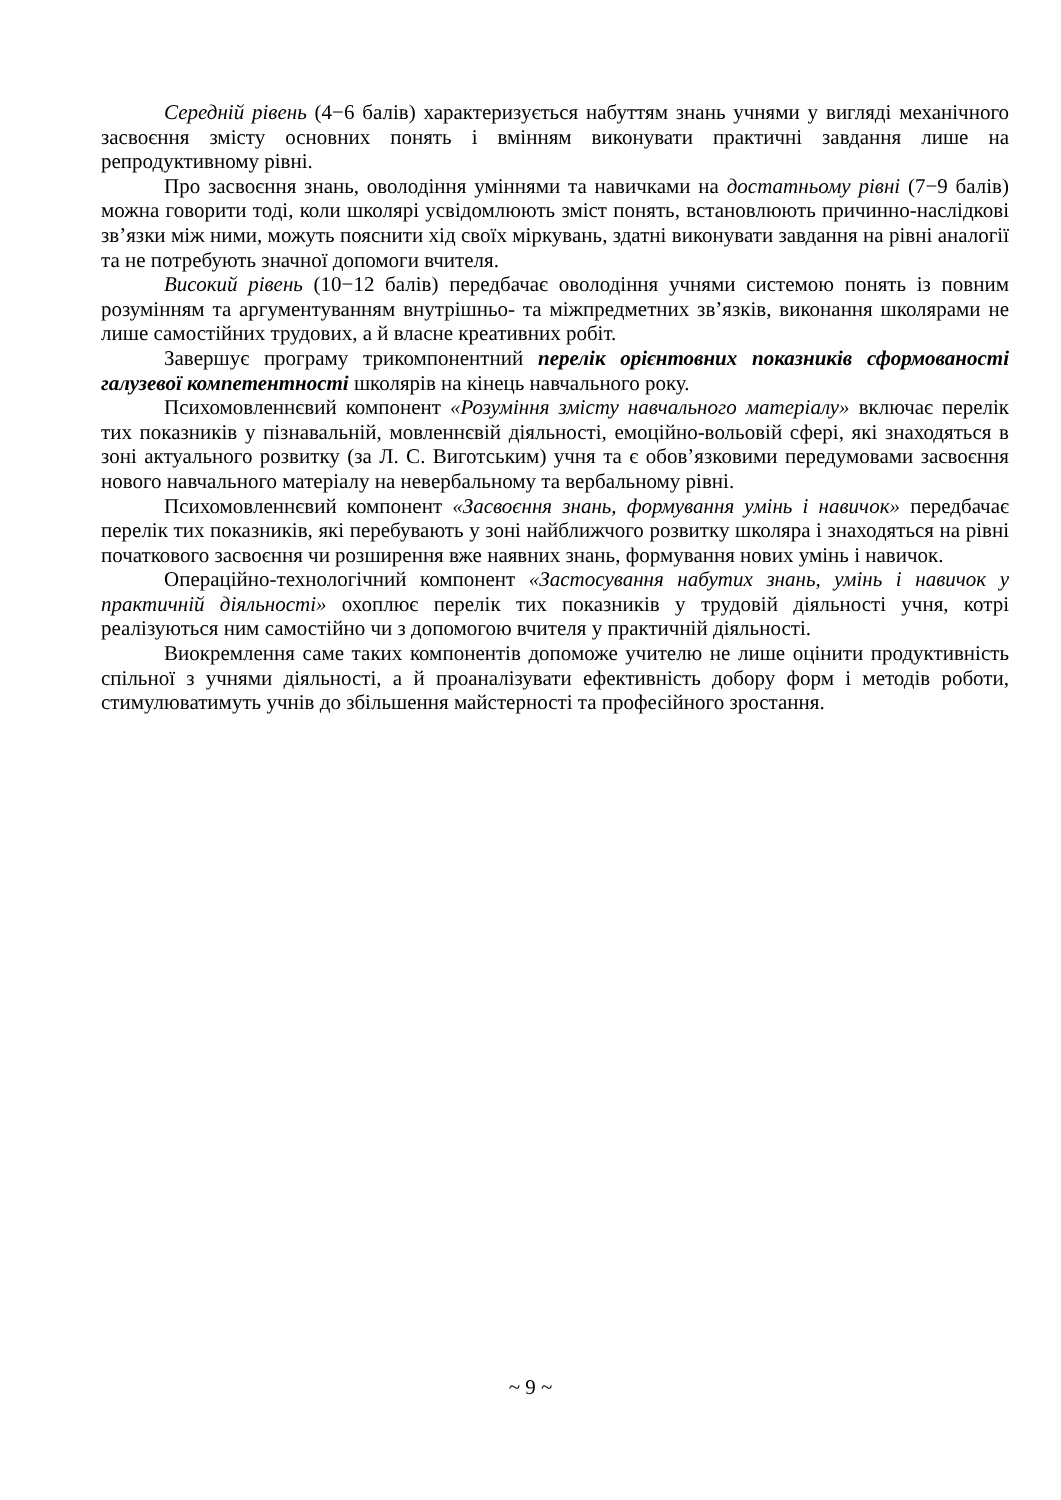Середній рівень (4−6 балів) характеризується набуттям знань учнями у вигляді механічного засвоєння змісту основних понять і вмінням виконувати практичні завдання лише на репродуктивному рівні.
Про засвоєння знань, оволодіння уміннями та навичками на достатньому рівні (7−9 балів) можна говорити тоді, коли школярі усвідомлюють зміст понять, встановлюють причинно-наслідкові зв’язки між ними, можуть пояснити хід своїх міркувань, здатні виконувати завдання на рівні аналогії та не потребують значної допомоги вчителя.
Високий рівень (10−12 балів) передбачає оволодіння учнями системою понять із повним розумінням та аргументуванням внутрішньо- та міжпредметних зв’язків, виконання школярами не лише самостійних трудових, а й власне креативних робіт.
Завершує програму трикомпонентний перелік орієнтовних показників сформованості галузевої компетентності школярів на кінець навчального року.
Психомовленнєвий компонент «Розуміння змісту навчального матеріалу» включає перелік тих показників у пізнавальній, мовленнєвій діяльності, емоційно-вольовій сфері, які знаходяться в зоні актуального розвитку (за Л. С. Виготським) учня та є обов’язковими передумовами засвоєння нового навчального матеріалу на невербальному та вербальному рівні.
Психомовленнєвий компонент «Засвоєння знань, формування умінь і навичок» передбачає перелік тих показників, які перебувають у зоні найближчого розвитку школяра і знаходяться на рівні початкового засвоєння чи розширення вже наявних знань, формування нових умінь і навичок.
Операційно-технологічний компонент «Застосування набутих знань, умінь і навичок у практичній діяльності» охоплює перелік тих показників у трудовій діяльності учня, котрі реалізуються ним самостійно чи з допомогою вчителя у практичній діяльності.
Виокремлення саме таких компонентів допоможе учителю не лише оцінити продуктивність спільної з учнями діяльності, а й проаналізувати ефективність добору форм і методів роботи, стимулюватимуть учнів до збільшення майстерності та професійного зростання.
~ 9 ~